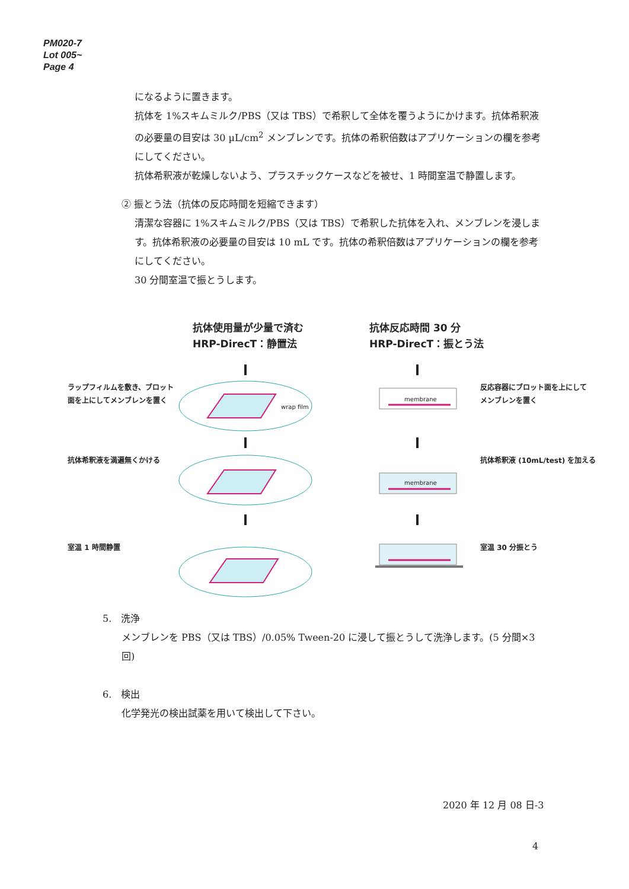PM020-7
Lot 005~
Page 4
になるように置きます。
抗体を 1%スキムミルク/PBS（又は TBS）で希釈して全体を覆うようにかけます。抗体希釈液の必要量の目安は 30 µL/cm<sup>2</sup> メンブレンです。抗体の希釈倍数はアプリケーションの欄を参考にしてください。
抗体希釈液が乾燥しないよう、プラスチックケースなどを被せ、1 時間室温で静置します。
② 振とう法（抗体の反応時間を短縮できます）
清潔な容器に 1%スキムミルク/PBS（又は TBS）で希釈した抗体を入れ、メンブレンを浸します。抗体希釈液の必要量の目安は 10 mL です。抗体の希釈倍数はアプリケーションの欄を参考にしてください。
30 分間室温で振とうします。
抗体使用量が少量で済む
HRP-DirecT：静置法
抗体反応時間 30 分
HRP-DirecT：振とう法
ラップフィルムを敷き、ブロット
面を上にしてメンブレンを置く
wrap film
membrane
反応容器にブロット面を上にして
メンブレンを置く
抗体希釈液を満遍無くかける
membrane
抗体希釈液 (10mL/test) を加える
室温 1 時間静置 室温 30 分振とう
5. 洗浄
メンブレンを PBS（又は TBS）/0.05% Tween-20 に浸して振とうして洗浄します。(5 分間×3 回)
6. 検出
化学発光の検出試薬を用いて検出して下さい。
2020 年 12 月 08 日-3
4